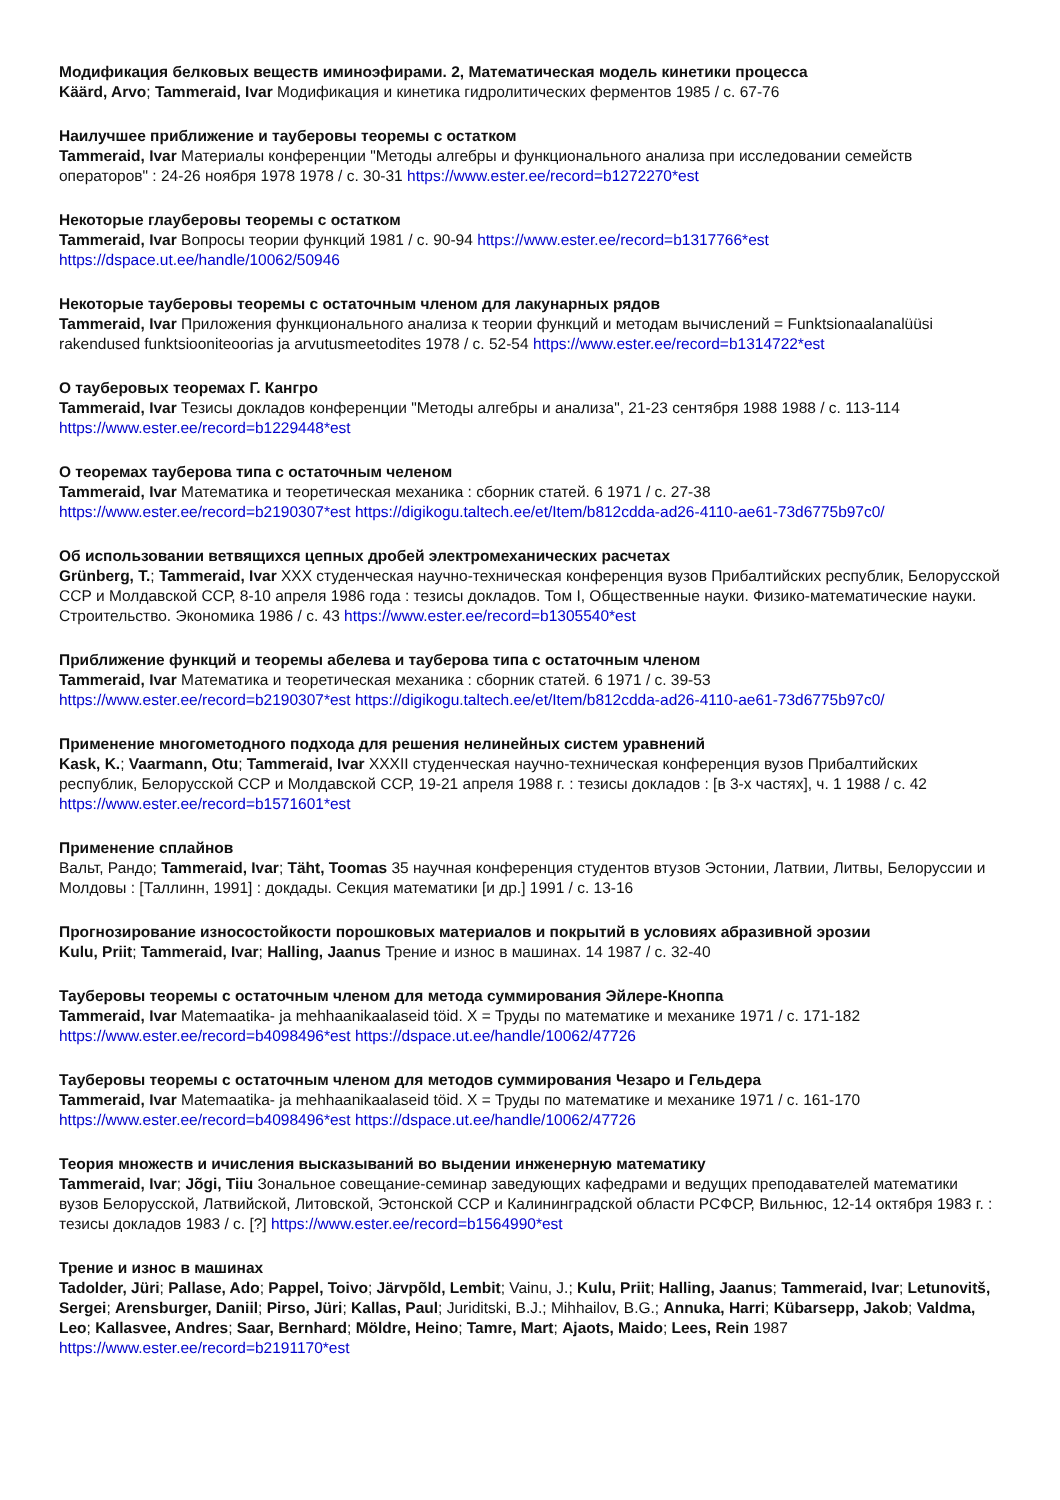Модификация белковых веществ иминоэфирами. 2, Математическая модель кинетики процесса
Käärd, Arvo; Tammeraid, Ivar Модификация и кинетика гидролитических ферментов 1985 / с. 67-76
Наилучшее приближение и тауберовы теоремы с остатком
Tammeraid, Ivar Материалы конференции "Методы алгебры и функционального анализа при исследовании семейств операторов" : 24-26 ноября 1978 1978 / с. 30-31 https://www.ester.ee/record=b1272270*est
Некоторые глауберовы теоремы с остатком
Tammeraid, Ivar Вопросы теории функций 1981 / с. 90-94 https://www.ester.ee/record=b1317766*est https://dspace.ut.ee/handle/10062/50946
Некоторые тауберовы теоремы с остаточным членом для лакунарных рядов
Tammeraid, Ivar Приложения функционального анализа к теории функций и методам вычислений = Funktsionaalanalüüsi rakendused funktsiooniteoorias ja arvutusmeetodites 1978 / с. 52-54 https://www.ester.ee/record=b1314722*est
О тауберовых теоремах Г. Кангро
Tammeraid, Ivar Тезисы докладов конференции "Методы алгебры и анализа", 21-23 сентября 1988 1988 / с. 113-114 https://www.ester.ee/record=b1229448*est
О теоремах тауберова типа с остаточным челеном
Tammeraid, Ivar Математика и теоретическая механика : сборник статей. 6 1971 / с. 27-38 https://www.ester.ee/record=b2190307*est https://digikogu.taltech.ee/et/Item/b812cdda-ad26-4110-ae61-73d6775b97c0/
Об использовании ветвящихся цепных дробей электромеханических расчетах
Grünberg, T.; Tammeraid, Ivar XXX студенческая научно-техническая конференция вузов Прибалтийских республик, Белорусской ССР и Молдавской ССР, 8-10 апреля 1986 года : тезисы докладов. Том I, Общественные науки. Физико-математические науки. Строительство. Экономика 1986 / с. 43 https://www.ester.ee/record=b1305540*est
Приближение функций и теоремы абелева и тауберова типа с остаточным членом
Tammeraid, Ivar Математика и теоретическая механика : сборник статей. 6 1971 / с. 39-53 https://www.ester.ee/record=b2190307*est https://digikogu.taltech.ee/et/Item/b812cdda-ad26-4110-ae61-73d6775b97c0/
Применение многометодного подхода для решения нелинейных систем уравнений
Kask, K.; Vaarmann, Otu; Tammeraid, Ivar XXXII студенческая научно-техническая конференция вузов Прибалтийских республик, Белорусской ССР и Молдавской ССР, 19-21 апреля 1988 г. : тезисы докладов : [в 3-х частях], ч. 1 1988 / с. 42 https://www.ester.ee/record=b1571601*est
Применение сплайнов
Вальт, Рандо; Tammeraid, Ivar; Täht, Toomas 35 научная конференция студентов втузов Эстонии, Латвии, Литвы, Белоруссии и Молдовы : [Таллинн, 1991] : докдады. Секция математики [и др.] 1991 / с. 13-16
Прогнозирование износостойкости порошковых материалов и покрытий в условиях абразивной эрозии
Kulu, Priit; Tammeraid, Ivar; Halling, Jaanus Трение и износ в машинах. 14 1987 / с. 32-40
Тауберовы теоремы с остаточным членом для метода суммирования Эйлере-Кноппа
Tammeraid, Ivar Matemaatika- ja mehhaanikaalaseid töid. X = Труды по математике и механике 1971 / с. 171-182 https://www.ester.ee/record=b4098496*est https://dspace.ut.ee/handle/10062/47726
Тауберовы теоремы с остаточным членом для методов суммирования Чезаро и Гельдера
Tammeraid, Ivar Matemaatika- ja mehhaanikaalaseid töid. X = Труды по математике и механике 1971 / с. 161-170 https://www.ester.ee/record=b4098496*est https://dspace.ut.ee/handle/10062/47726
Теория множеств и ичисления высказываний во выдении инженерную математику
Tammeraid, Ivar; Jõgi, Tiiu Зональное совещание-семинар заведующих кафедрами и ведущих преподавателей математики вузов Белорусской, Латвийской, Литовской, Эстонской ССР и Калининградской области РСФСР, Вильнюс, 12-14 октября 1983 г. : тезисы докладов 1983 / с. [?] https://www.ester.ee/record=b1564990*est
Трение и износ в машинах
Tadolder, Jüri; Pallase, Ado; Pappel, Toivo; Järvpõld, Lembit; Vainu, J.; Kulu, Priit; Halling, Jaanus; Tammeraid, Ivar; Letunovitš, Sergei; Arensburger, Daniil; Pirso, Jüri; Kallas, Paul; Juriditski, B.J.; Mihhailov, B.G.; Annuka, Harri; Kübarsepp, Jakob; Valdma, Leo; Kallasvee, Andres; Saar, Bernhard; Möldre, Heino; Tamre, Mart; Ajaots, Maido; Lees, Rein 1987 https://www.ester.ee/record=b2191170*est